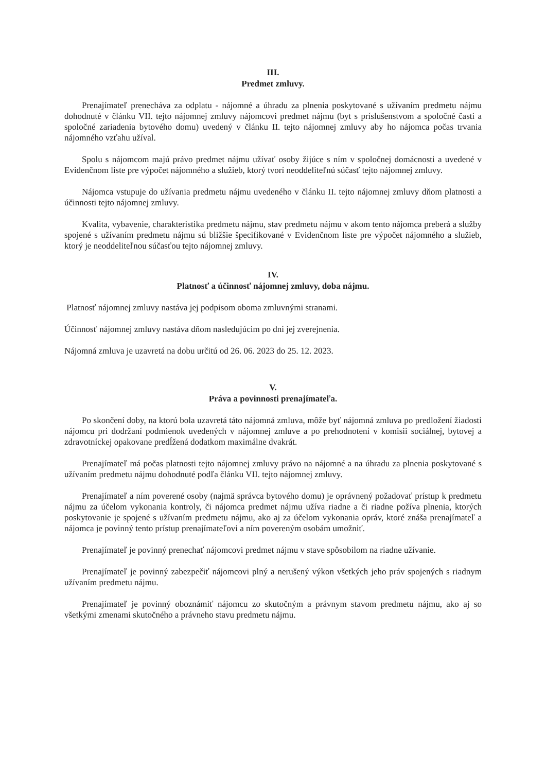III.
Predmet zmluvy.
Prenajímateľ prenecháva za odplatu - nájomné a úhradu za plnenia poskytované s užívaním predmetu nájmu dohodnuté v článku VII. tejto nájomnej zmluvy nájomcovi predmet nájmu (byt s príslušenstvom a spoločné časti a spoločné zariadenia bytového domu) uvedený v článku II. tejto nájomnej zmluvy aby ho nájomca počas trvania nájomného vzťahu užíval.
Spolu s nájomcom majú právo predmet nájmu užívať osoby žijúce s ním v spoločnej domácnosti a uvedené v Evidenčnom liste pre výpočet nájomného a služieb, ktorý tvorí neoddeliteľnú súčasť tejto nájomnej zmluvy.
Nájomca vstupuje do užívania predmetu nájmu uvedeného v článku II. tejto nájomnej zmluvy dňom platnosti a účinnosti tejto nájomnej zmluvy.
Kvalita, vybavenie, charakteristika predmetu nájmu, stav predmetu nájmu v akom tento nájomca preberá a služby spojené s užívaním predmetu nájmu sú bližšie špecifikované v Evidenčnom liste pre výpočet nájomného a služieb, ktorý je neoddeliteľnou súčasťou tejto nájomnej zmluvy.
IV.
Platnosť a účinnosť nájomnej zmluvy, doba nájmu.
Platnosť nájomnej zmluvy nastáva jej podpisom oboma zmluvnými stranami.
Účinnosť nájomnej zmluvy nastáva dňom nasledujúcim po dni jej zverejnenia.
Nájomná zmluva je uzavretá na dobu určitú od 26. 06. 2023 do 25. 12. 2023.
V.
Práva a povinnosti prenajímateľa.
Po skončení doby, na ktorú bola uzavretá táto nájomná zmluva, môže byť nájomná zmluva po predložení žiadosti nájomcu pri dodržaní podmienok uvedených v nájomnej zmluve a po prehodnotení v komisii sociálnej, bytovej a zdravotníckej opakovane predĺžená dodatkom maximálne dvakrát.
Prenajímateľ má počas platnosti tejto nájomnej zmluvy právo na nájomné a na úhradu za plnenia poskytované s užívaním predmetu nájmu dohodnuté podľa článku VII. tejto nájomnej zmluvy.
Prenajímateľ a ním poverené osoby (najmä správca bytového domu) je oprávnený požadovať prístup k predmetu nájmu za účelom vykonania kontroly, či nájomca predmet nájmu užíva riadne a či riadne požíva plnenia, ktorých poskytovanie je spojené s užívaním predmetu nájmu, ako aj za účelom vykonania opráv, ktoré znáša prenajímateľ a nájomca je povinný tento prístup prenajímateľovi a ním povereným osobám umožniť.
Prenajímateľ je povinný prenechať nájomcovi predmet nájmu v stave spôsobilom na riadne užívanie.
Prenajímateľ je povinný zabezpečiť nájomcovi plný a nerušený výkon všetkých jeho práv spojených s riadnym užívaním predmetu nájmu.
Prenajímateľ je povinný oboznámiť nájomcu zo skutočným a právnym stavom predmetu nájmu, ako aj so všetkými zmenami skutočného a právneho stavu predmetu nájmu.